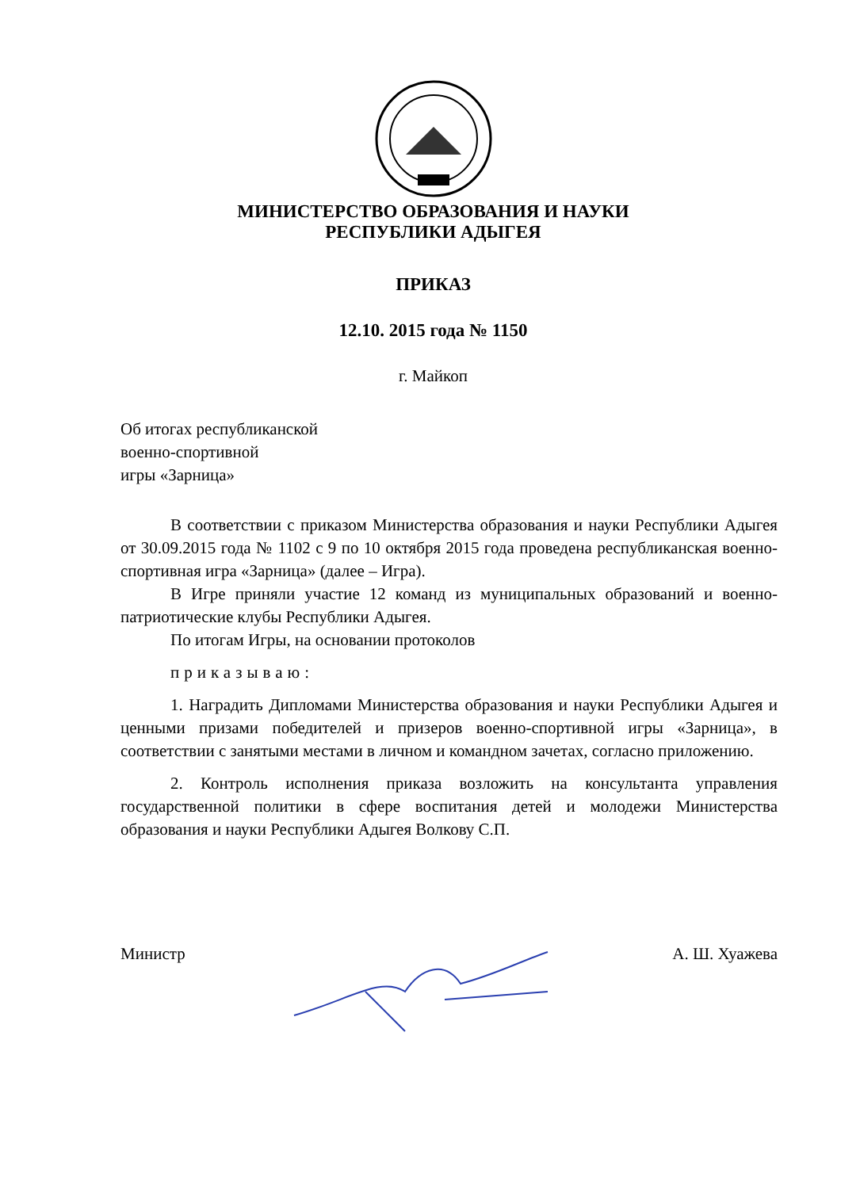МИНИСТЕРСТВО ОБРАЗОВАНИЯ И НАУКИ
РЕСПУБЛИКИ АДЫГЕЯ
ПРИКАЗ
12.10. 2015 года № 1150
г. Майкоп
Об итогах республиканской
военно-спортивной
игры «Зарница»
В соответствии с приказом Министерства образования и науки Республики Адыгея от 30.09.2015 года № 1102 с 9 по 10 октября 2015 года проведена республиканская военно-спортивная игра «Зарница» (далее – Игра).
В Игре приняли участие 12 команд из муниципальных образований и военно-патриотические клубы Республики Адыгея.
По итогам Игры, на основании протоколов
приказываю:
1. Наградить Дипломами Министерства образования и науки Республики Адыгея и ценными призами победителей и призеров военно-спортивной игры «Зарница», в соответствии с занятыми местами в личном и командном зачетах, согласно приложению.
2. Контроль исполнения приказа возложить на консультанта управления государственной политики в сфере воспитания детей и молодежи Министерства образования и науки Республики Адыгея Волкову С.П.
Министр А. Ш. Хуажева